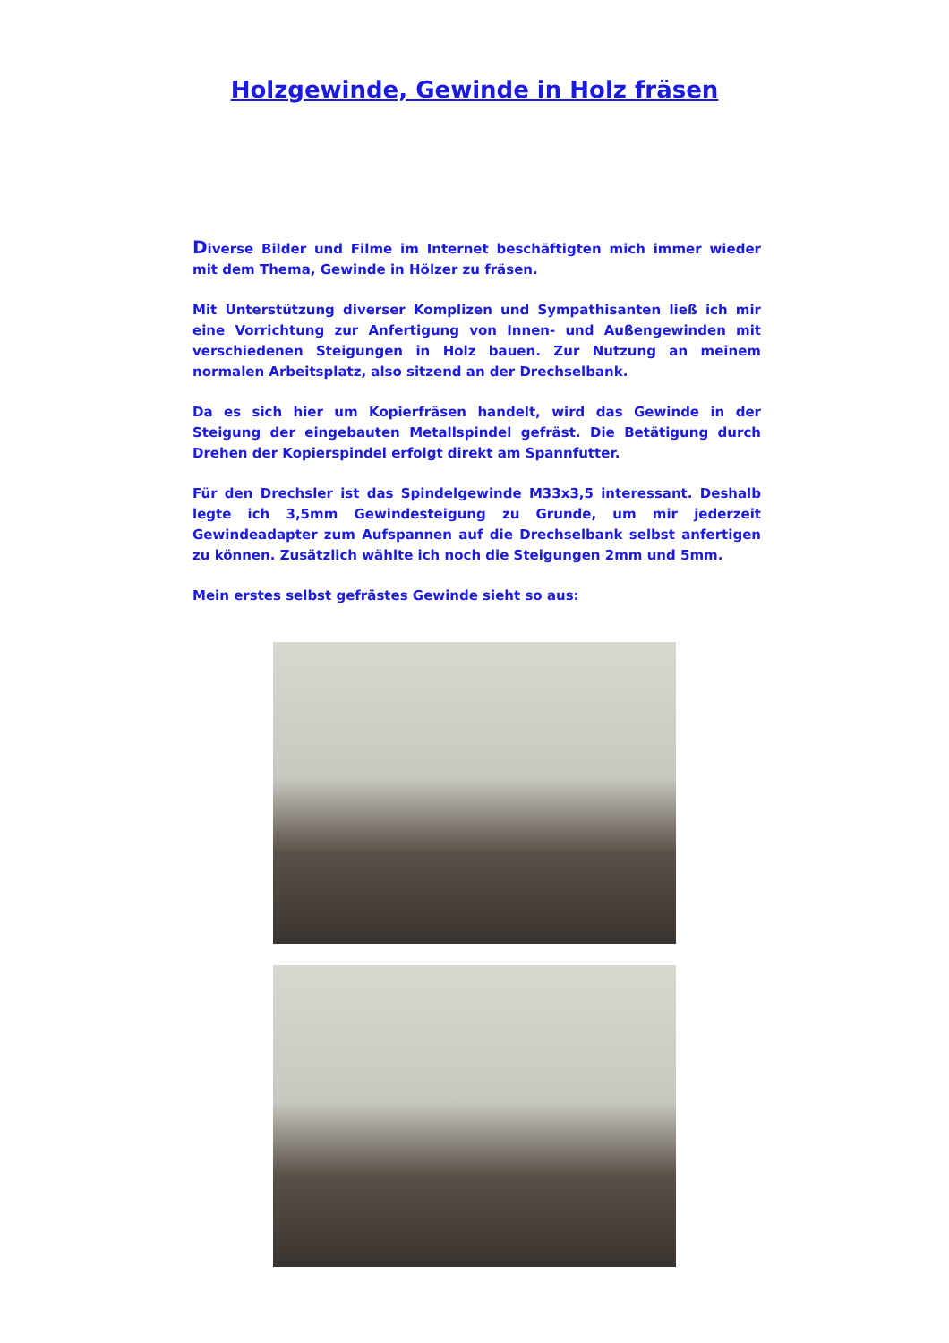Holzgewinde, Gewinde in Holz fräsen
Diverse Bilder und Filme im Internet beschäftigten mich immer wieder mit dem Thema, Gewinde in Hölzer zu fräsen.
Mit Unterstützung diverser Komplizen und Sympathisanten ließ ich mir eine Vorrichtung zur Anfertigung von Innen- und Außengewinden mit verschiedenen Steigungen in Holz bauen. Zur Nutzung an meinem normalen Arbeitsplatz, also sitzend an der Drechselbank.
Da es sich hier um Kopierfräsen handelt, wird das Gewinde in der Steigung der eingebauten Metallspindel gefräst. Die Betätigung durch Drehen der Kopierspindel erfolgt direkt am Spannfutter.
Für den Drechsler ist das Spindelgewinde M33x3,5 interessant. Deshalb legte ich 3,5mm Gewindesteigung zu Grunde, um mir jederzeit Gewindeadapter zum Aufspannen auf die Drechselbank selbst anfertigen zu können. Zusätzlich wählte ich noch die Steigungen 2mm und 5mm.
Mein erstes selbst gefrästes Gewinde sieht so aus: